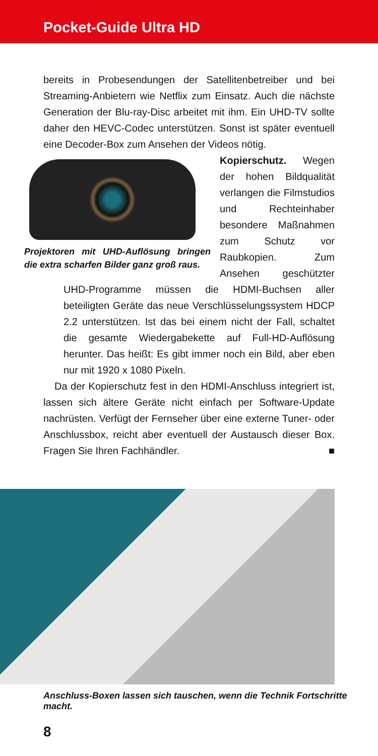Pocket-Guide Ultra HD
bereits in Probesendungen der Satellitenbetreiber und bei Streaming-Anbietern wie Netflix zum Einsatz. Auch die nächste Generation der Blu-ray-Disc arbeitet mit ihm. Ein UHD-TV sollte daher den HEVC-Codec unterstützen. Sonst ist später eventuell eine Decoder-Box zum Ansehen der Videos nötig.
Projektoren mit UHD-Auflösung bringen die extra scharfen Bilder ganz groß raus.
Kopierschutz. Wegen der hohen Bildqualität verlangen die Filmstudios und Rechteinhaber besondere Maßnahmen zum Schutz vor Raubkopien. Zum Ansehen geschützter UHD-Programme müssen die HDMI-Buchsen aller beteiligten Geräte das neue Verschlüsselungssystem HDCP 2.2 unterstützen. Ist das bei einem nicht der Fall, schaltet die gesamte Wiedergabekette auf Full-HD-Auflösung herunter. Das heißt: Es gibt immer noch ein Bild, aber eben nur mit 1920 x 1080 Pixeln.
Da der Kopierschutz fest in den HDMI-Anschluss integriert ist, lassen sich ältere Geräte nicht einfach per Software-Update nachrüsten. Verfügt der Fernseher über eine externe Tuner- oder Anschlussbox, reicht aber eventuell der Austausch dieser Box. Fragen Sie Ihren Fachhändler. ■
Anschluss-Boxen lassen sich tauschen, wenn die Technik Fortschritte macht.
8